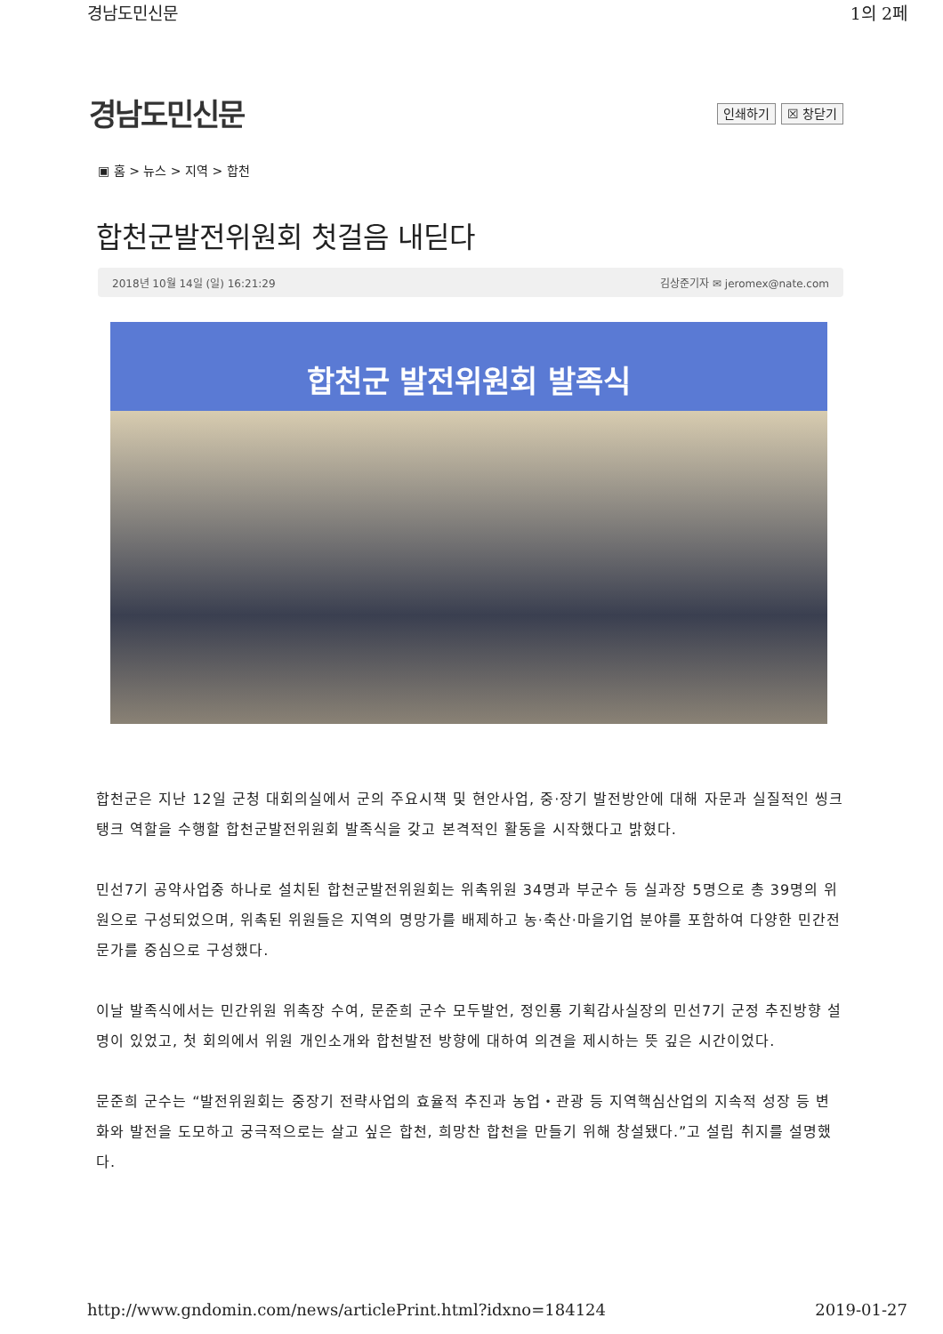경남도민신문 1의 2페
경남도민신문 인쇄하기 ☒ 창닫기
▣ 홈 > 뉴스 > 지역 > 합천
합천군발전위원회 첫걸음 내딛다
2018년 10월 14일 (일) 16:21:29 김상준기자 ✉ jeromex@nate.com
합천군 발전위원회 발족식
합천군은 지난 12일 군청 대회의실에서 군의 주요시책 및 현안사업, 중·장기 발전방안에 대해 자문과 실질적인 씽크탱크 역할을 수행할 합천군발전위원회 발족식을 갖고 본격적인 활동을 시작했다고 밝혔다.
민선7기 공약사업중 하나로 설치된 합천군발전위원회는 위촉위원 34명과 부군수 등 실과장 5명으로 총 39명의 위원으로 구성되었으며, 위촉된 위원들은 지역의 명망가를 배제하고 농·축산·마을기업 분야를 포함하여 다양한 민간전문가를 중심으로 구성했다.
이날 발족식에서는 민간위원 위촉장 수여, 문준희 군수 모두발언, 정인룡 기획감사실장의 민선7기 군정 추진방향 설명이 있었고, 첫 회의에서 위원 개인소개와 합천발전 방향에 대하여 의견을 제시하는 뜻 깊은 시간이었다.
문준희 군수는 “발전위원회는 중장기 전략사업의 효율적 추진과 농업・관광 등 지역핵심산업의 지속적 성장 등 변화와 발전을 도모하고 궁극적으로는 살고 싶은 합천, 희망찬 합천을 만들기 위해 창설됐다.”고 설립 취지를 설명했다.
http://www.gndomin.com/news/articlePrint.html?idxno=184124 2019-01-27